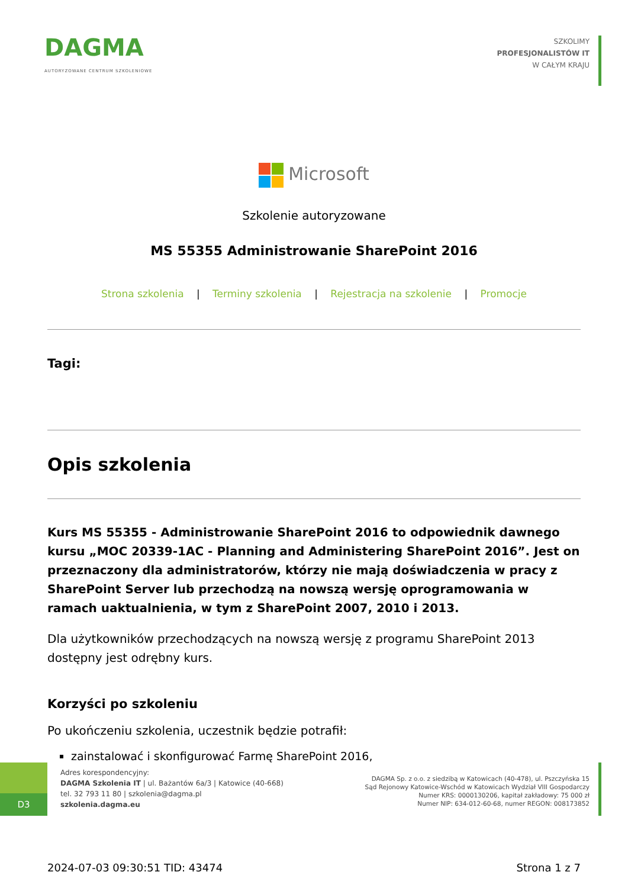DAGMA
AUTORYZOWANE CENTRUM SZKOLENIOWE
SZKOLIMY
PROFESJONALISTÓW IT
W CAŁYM KRAJU
Microsoft
Szkolenie autoryzowane
MS 55355 Administrowanie SharePoint 2016
Strona szkolenia | Terminy szkolenia | Rejestracja na szkolenie | Promocje
Tagi:
Opis szkolenia
Kurs MS 55355 - Administrowanie SharePoint 2016 to odpowiednik dawnego kursu „MOC 20339-1AC - Planning and Administering SharePoint 2016”. Jest on przeznaczony dla administratorów, którzy nie mają doświadczenia w pracy z SharePoint Server lub przechodzą na nowszą wersję oprogramowania w ramach uaktualnienia, w tym z SharePoint 2007, 2010 i 2013.
Dla użytkowników przechodzących na nowszą wersję z programu SharePoint 2013 dostępny jest odrębny kurs.
Korzyści po szkoleniu
Po ukończeniu szkolenia, uczestnik będzie potrafił:
zainstalować i skonfigurować Farmę SharePoint 2016,
D3
Adres korespondencyjny:
DAGMA Szkolenia IT | ul. Bażantów 6a/3 | Katowice (40-668)
tel. 32 793 11 80 | szkolenia@dagma.pl
szkolenia.dagma.eu
DAGMA Sp. z o.o. z siedzibą w Katowicach (40-478), ul. Pszczyńska 15
Sąd Rejonowy Katowice-Wschód w Katowicach Wydział VIII Gospodarczy
Numer KRS: 0000130206, kapitał zakładowy: 75 000 zł
Numer NIP: 634-012-60-68, numer REGON: 008173852
2024-07-03 09:30:51 TID: 43474 Strona 1 z 7